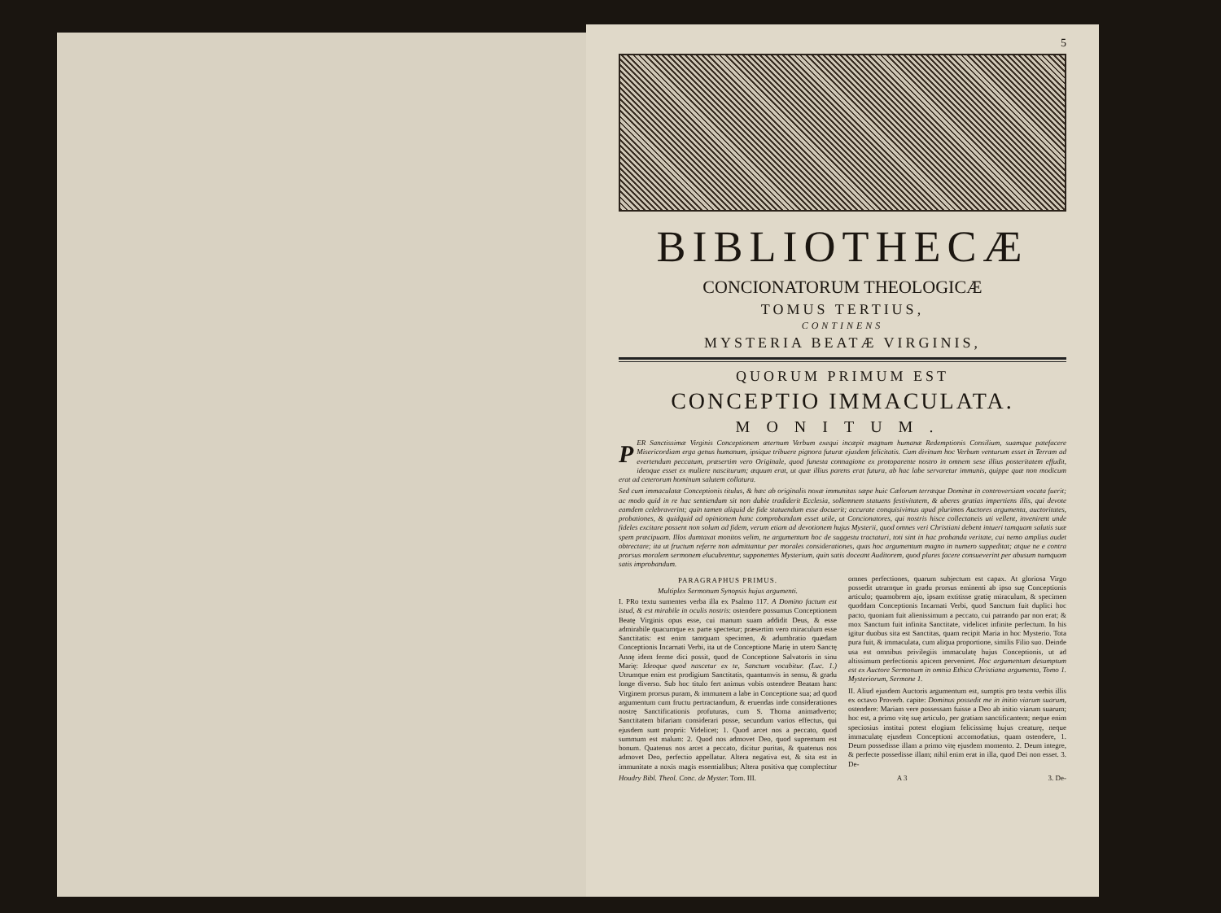5
BIBLIOTHECÆ
CONCIONATORUM THEOLOGICÆ
TOMUS TERTIUS,
CONTINENS
MYSTERIA BEATÆ VIRGINIS,
QUORUM PRIMUM EST
CONCEPTIO IMMACULATA.
MONITUM.
PER Sanctissimæ Virginis Conceptionem æternum Verbum exequi incæpit magnum humanæ Redemptionis Consilium, suamque patefacere Misericordiam erga genus humanum, ipsique tribuere pignora futuræ ejusdem felicitatis. Cum divinum hoc Verbum venturum esset in Terram ad evertendum peccatum, præsertim vero Originale, quod funesta connagione ex protoparente nostro in omnem sese illius posteritatem effudit, ideoque esset ex muliere nasciturum; æquum erat, ut quæ illius parens erat futura, ab hac labe servaretur immunis, quippe quæ non modicum erat ad ceterorum hominum salutem collatura.
Sed cum immaculatæ Conceptionis titulus, & hæc ab originalis noxæ immunitas sæpe huic Cælorum terræque Dominæ in controversiam vocata fuerit; ac modo quid in re hac sentiendum sit non dubie tradiderit Ecclesia, sollemnem statuens festivitatem, & uberes gratias impertiens illis, qui devote eamdem celebraverint; quin tamen aliquid de fide statuendum esse docuerit; accurate conquisivimus apud plurimos Auctores argumenta, auctoritates, probationes, & quidquid ad opinionem hanc comprobandam esset utile, ut Concionatores, qui nostris hisce collectaneis uti vellent, invenirent unde fideles excitare possent non solum ad fidem, verum etiam ad devotionem hujus Mysterii, quod omnes veri Christiani debent intueri tamquam salutis suæ spem præcipuam. Illos dumtaxat monitos velim, ne argumentum hoc de suggestu tractaturi, toti sint in hac probanda veritate, cui nemo amplius audet obtrectare; ita ut fructum referre non admittantur per morales considerationes, quas hoc argumentum magno in numero suppeditat; atque ne e contra prorsus moralem sermonem elucubrentur, supponentes Mysterium, quin satis doceant Auditorem, quod plures facere consueverint per abusum numquam satis improbandum.
PARAGRAPHUS PRIMUS.
Multiplex Sermonum Synopsis hujus argumenti.
I. PRo textu sumentes verba illa ex Psalmo 117. A Domino factum est istud, & est mirabile in oculis nostris: ostendere possumus Conceptionem Beatę Virginis opus esse, cui manum suam addidit Deus, & esse admirabile quacumque ex parte spectetur; præsertim vero miraculum esse Sanctitatis: est enim tamquam specimen, & adumbratio quædam Conceptionis Incarnati Verbi, ita ut de Conceptione Marię in utero Sanctę Annę idem ferme dici possit, quod de Conceptione Salvatoris in sinu Marię: Ideoque quod nascetur ex te, Sanctum vocabitur. (Luc. 1.) Utrumque enim est prodigium Sanctitatis, quantumvis in sensu, & gradu longe diverso. Sub hoc titulo fert animus vobis ostendere Beatam hanc Virginem prorsus puram, & immunem a labe in Conceptione sua; ad quod argumentum cum fructu pertractandum, & eruendas inde considerationes nostrę Sanctificationis profuturas, cum S. Thoma animadverto; Sanctitatem bifariam considerari posse, secundum varios effectus, qui ejusdem sunt proprii: Videlicet; 1. Quod arcet nos a peccato, quod summum est malum: 2. Quod nos admovet Deo, quod supremum est bonum. Quatenus nos arcet a peccato, dicitur puritas, & quatenus nos admovet Deo, perfectio appellatur. Altera negativa est, & sita est in immunitate a noxis magis essentialibus; Altera positiva quę complectitur omnes perfectiones, quarum subjectum est capax. At gloriosa Virgo possedit utramque in gradu prorsus eminenti ab ipso suę Conceptionis articulo; quamobrem ajo, ipsam extitisse gratię miraculum, & specimen quoddam Conceptionis Incarnati Verbi, quod Sanctum fuit duplici hoc pacto, quoniam fuit alienissimum a peccato, cui patrando par non erat; & mox Sanctum fuit infinita Sanctitate, videlicet infinite perfectum. In his igitur duobus sita est Sanctitas, quam recipit Maria in hoc Mysterio. Tota pura fuit, & immaculata, cum aliqua proportione, similis Filio suo. Deinde usa est omnibus privilegiis immaculatę hujus Conceptionis, ut ad altissimum perfectionis apicem perveniret. Hoc argumentum desumptum est ex Auctore Sermonum in omnia Ethica Christiana argumenta, Tomo 1. Mysteriorum, Sermone 1.
II. Aliud ejusdem Auctoris argumentum est, sumptis pro textu verbis illis ex octavo Proverb. capite: Dominus possedit me in initio viarum suarum, ostendere: Mariam vere possessam fuisse a Deo ab initio viarum suarum; hoc est, a primo vitę suę articulo, per gratiam sanctificantem; neque enim speciosius institui potest elogium felicissimę hujus creaturę, neque immaculatę ejusdem Conceptioni accomodatius, quam ostendere, 1. Deum possedisse illam a primo vitę ejusdem momento. 2. Deum integre, & perfecte possedisse illam; nihil enim erat in illa, quod Dei non esset. 3. De-
Houdry Bibl. Theol. Conc. de Myster. Tom. III. A 3 3. De-